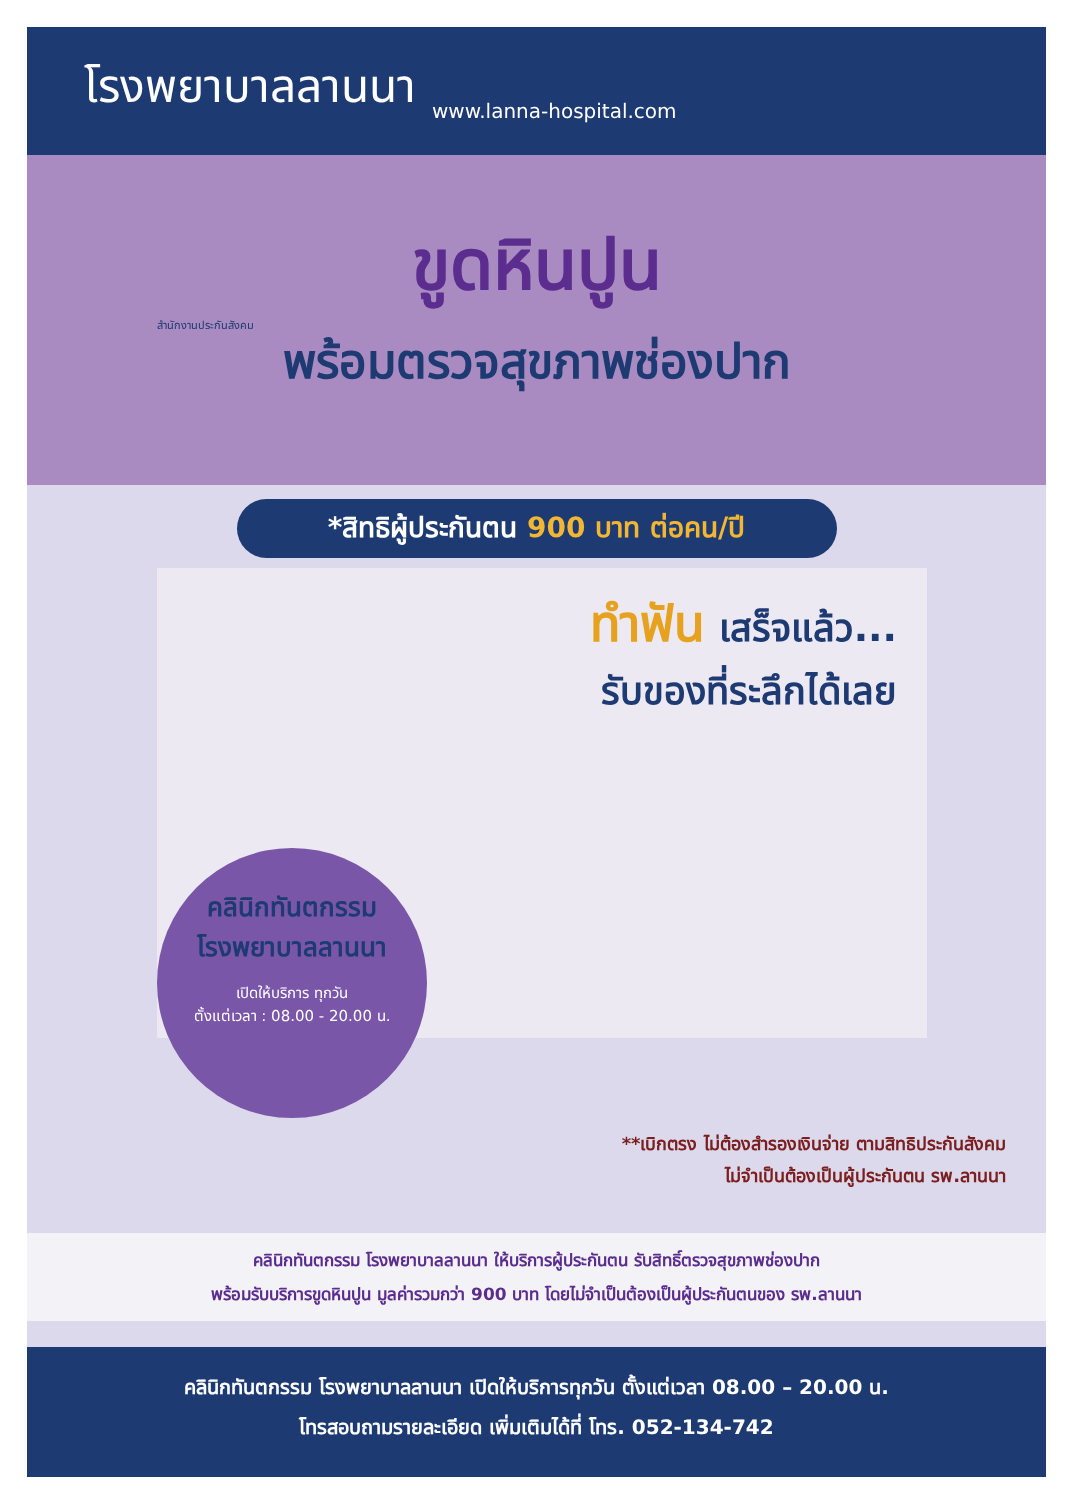โรงพยาบาลลานนา
www.lanna-hospital.com
สำนักงานประกันสังคม
ขูดหินปูน
พร้อมตรวจสุขภาพช่องปาก
*สิทธิผู้ประกันตน 900 บาท ต่อคน/ปี
ทำฟัน เสร็จแล้ว...
รับของที่ระลึกได้เลย
คลินิกทันตกรรม
โรงพยาบาลลานนา
เปิดให้บริการ ทุกวัน
ตั้งแต่เวลา : 08.00 - 20.00 น.
**เบิกตรง ไม่ต้องสำรองเงินจ่าย ตามสิทธิประกันสังคม
ไม่จำเป็นต้องเป็นผู้ประกันตน รพ.ลานนา
คลินิกทันตกรรม โรงพยาบาลลานนา ให้บริการผู้ประกันตน รับสิทธิ์ตรวจสุขภาพช่องปาก
พร้อมรับบริการขูดหินปูน มูลค่ารวมกว่า 900 บาท โดยไม่จำเป็นต้องเป็นผู้ประกันตนของ รพ.ลานนา
คลินิกทันตกรรม โรงพยาบาลลานนา เปิดให้บริการทุกวัน ตั้งแต่เวลา 08.00 – 20.00 น.
โทรสอบถามรายละเอียด เพิ่มเติมได้ที่ โทร. 052-134-742